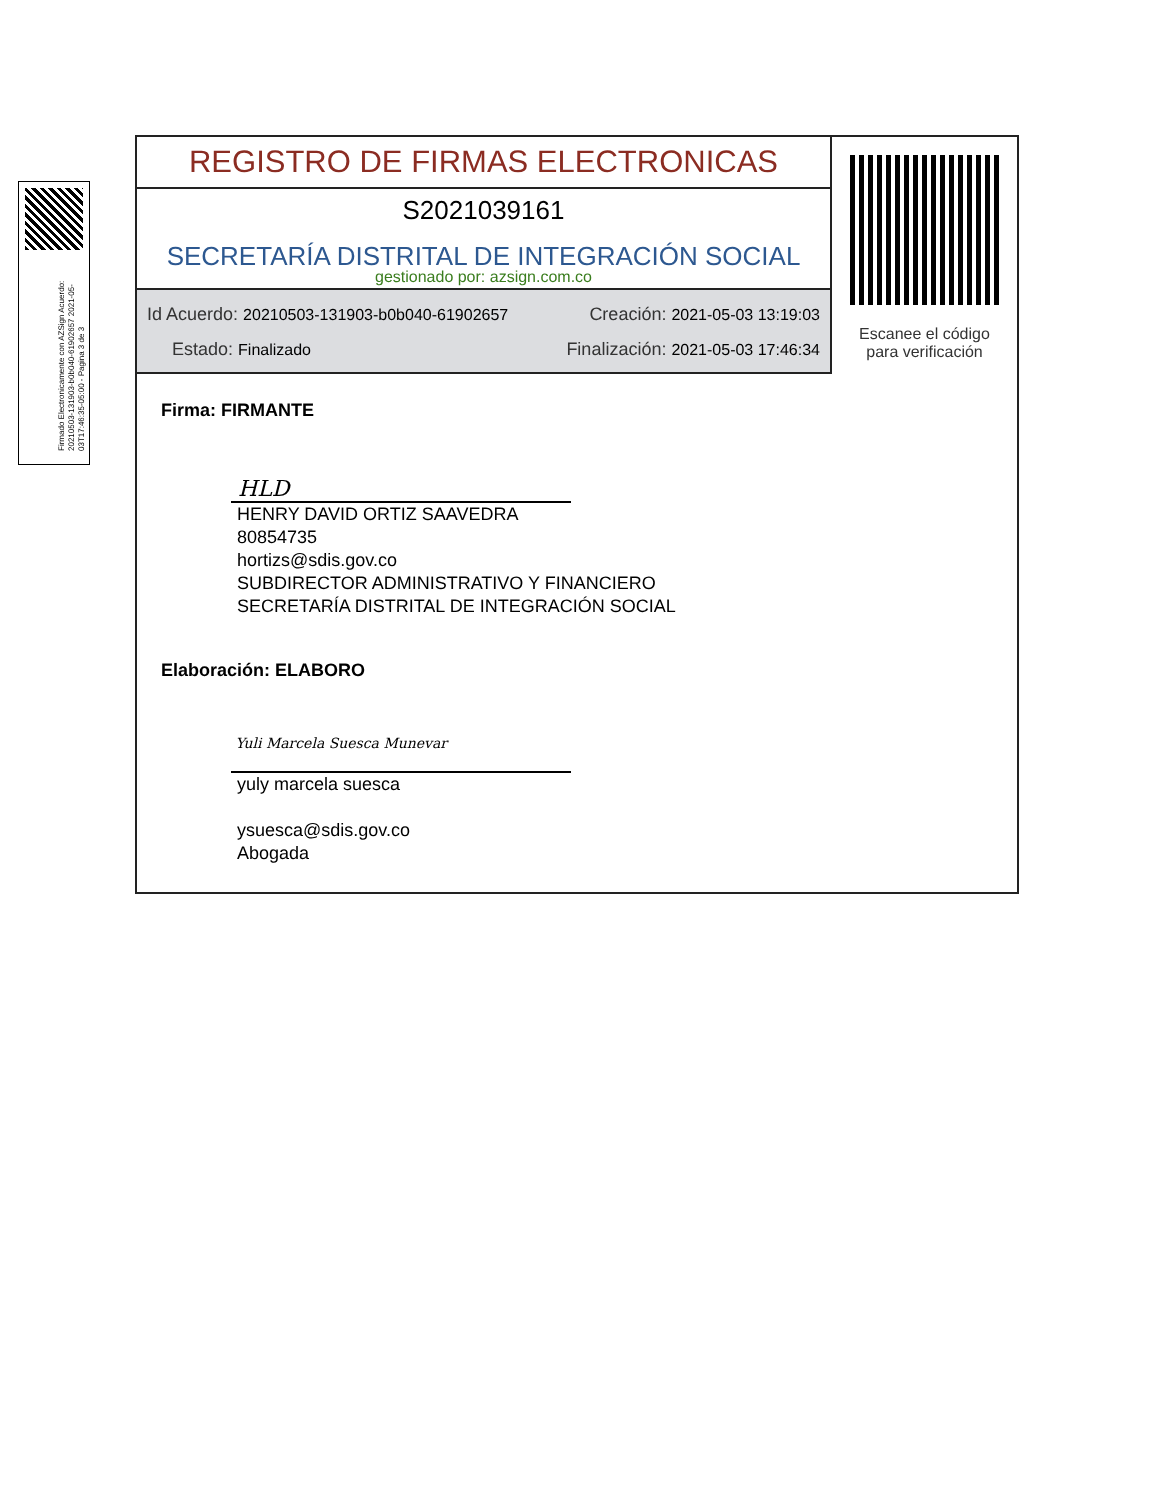Firmado Electronicamente con AZSign Acuerdo: 20210503-131903-b0b040-61902657 2021-05-03T17:46:35-05:00 - Pagina 3 de 3
REGISTRO DE FIRMAS ELECTRONICAS
S2021039161
SECRETARÍA DISTRITAL DE INTEGRACIÓN SOCIAL
gestionado por: azsign.com.co
Id Acuerdo: 20210503-131903-b0b040-61902657 Creación: 2021-05-03 13:19:03
Estado: Finalizado Finalización: 2021-05-03 17:46:34
Escanee el código
para verificación
Firma: FIRMANTE
HLD
HENRY DAVID ORTIZ SAAVEDRA
80854735
hortizs@sdis.gov.co
SUBDIRECTOR ADMINISTRATIVO Y FINANCIERO
SECRETARÍA DISTRITAL DE INTEGRACIÓN SOCIAL
Elaboración: ELABORO
Yuli Marcela Suesca Munevar
yuly marcela suesca
ysuesca@sdis.gov.co
Abogada